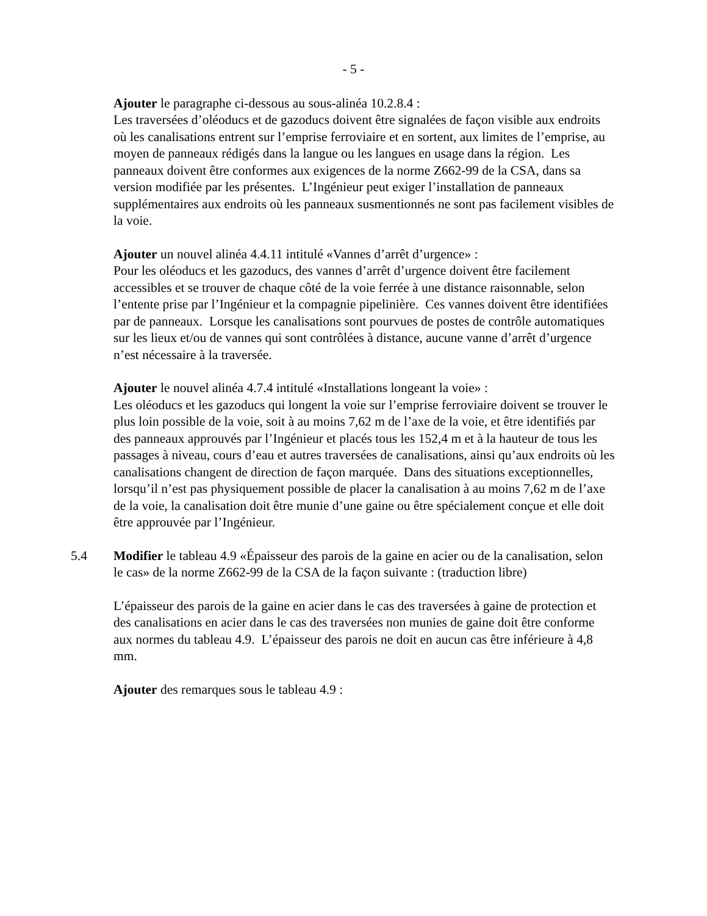- 5 -
Ajouter le paragraphe ci-dessous au sous-alinéa 10.2.8.4 :
Les traversées d’oléoducs et de gazoducs doivent être signalées de façon visible aux endroits où les canalisations entrent sur l’emprise ferroviaire et en sortent, aux limites de l’emprise, au moyen de panneaux rédigés dans la langue ou les langues en usage dans la région. Les panneaux doivent être conformes aux exigences de la norme Z662-99 de la CSA, dans sa version modifiée par les présentes. L’Ingénieur peut exiger l’installation de panneaux supplémentaires aux endroits où les panneaux susmentionnés ne sont pas facilement visibles de la voie.
Ajouter un nouvel alinéa 4.4.11 intitulé «Vannes d’arrêt d’urgence» :
Pour les oléoducs et les gazoducs, des vannes d’arrêt d’urgence doivent être facilement accessibles et se trouver de chaque côté de la voie ferrée à une distance raisonnable, selon l’entente prise par l’Ingénieur et la compagnie pipelinière. Ces vannes doivent être identifiées par de panneaux. Lorsque les canalisations sont pourvues de postes de contrôle automatiques sur les lieux et/ou de vannes qui sont contrôlées à distance, aucune vanne d’arrêt d’urgence n’est nécessaire à la traversée.
Ajouter le nouvel alinéa 4.7.4 intitulé «Installations longeant la voie» :
Les oléoducs et les gazoducs qui longent la voie sur l’emprise ferroviaire doivent se trouver le plus loin possible de la voie, soit à au moins 7,62 m de l’axe de la voie, et être identifiés par des panneaux approuvés par l’Ingénieur et placés tous les 152,4 m et à la hauteur de tous les passages à niveau, cours d’eau et autres traversées de canalisations, ainsi qu’aux endroits où les canalisations changent de direction de façon marquée. Dans des situations exceptionnelles, lorsqu’il n’est pas physiquement possible de placer la canalisation à au moins 7,62 m de l’axe de la voie, la canalisation doit être munie d’une gaine ou être spécialement conçue et elle doit être approuvée par l’Ingénieur.
5.4 Modifier le tableau 4.9 «Épaisseur des parois de la gaine en acier ou de la canalisation, selon le cas» de la norme Z662-99 de la CSA de la façon suivante : (traduction libre)
L’épaisseur des parois de la gaine en acier dans le cas des traversées à gaine de protection et des canalisations en acier dans le cas des traversées non munies de gaine doit être conforme aux normes du tableau 4.9. L’épaisseur des parois ne doit en aucun cas être inférieure à 4,8 mm.
Ajouter des remarques sous le tableau 4.9 :